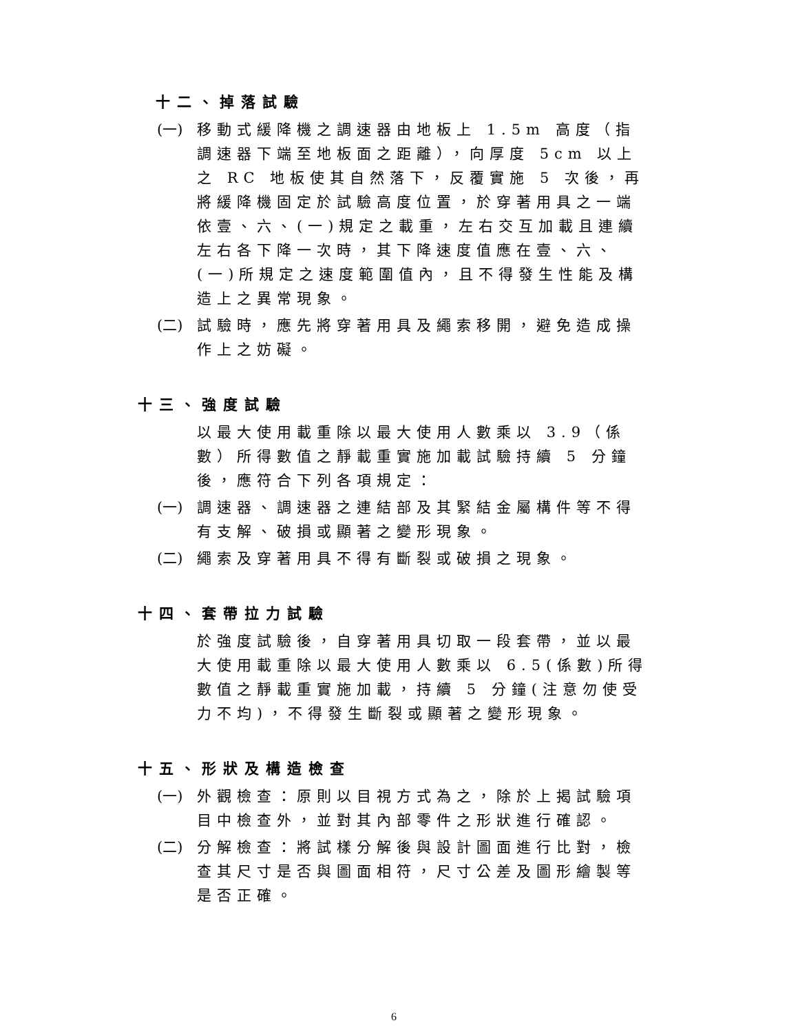十二、掉落試驗
(一)
移動式緩降機之調速器由地板上 1.5m 高度（指調速器下端至地板面之距離），向厚度 5cm 以上之 RC 地板使其自然落下，反覆實施 5 次後，再將緩降機固定於試驗高度位置，於穿著用具之一端依壹、六、(一)規定之載重，左右交互加載且連續左右各下降一次時，其下降速度值應在壹、六、(一)所規定之速度範圍值內，且不得發生性能及構造上之異常現象。
(二)
試驗時，應先將穿著用具及繩索移開，避免造成操作上之妨礙。
十三、強度試驗
以最大使用載重除以最大使用人數乘以 3.9（係數）所得數值之靜載重實施加載試驗持續 5 分鐘後，應符合下列各項規定：
(一)
調速器、調速器之連結部及其緊結金屬構件等不得有支解、破損或顯著之變形現象。
(二)
繩索及穿著用具不得有斷裂或破損之現象。
十四、套帶拉力試驗
於強度試驗後，自穿著用具切取一段套帶，並以最大使用載重除以最大使用人數乘以 6.5(係數)所得數值之靜載重實施加載，持續 5 分鐘(注意勿使受力不均)，不得發生斷裂或顯著之變形現象。
十五、形狀及構造檢查
(一)
外觀檢查：原則以目視方式為之，除於上揭試驗項目中檢查外，並對其內部零件之形狀進行確認。
(二)
分解檢查：將試樣分解後與設計圖面進行比對，檢查其尺寸是否與圖面相符，尺寸公差及圖形繪製等是否正確。
6